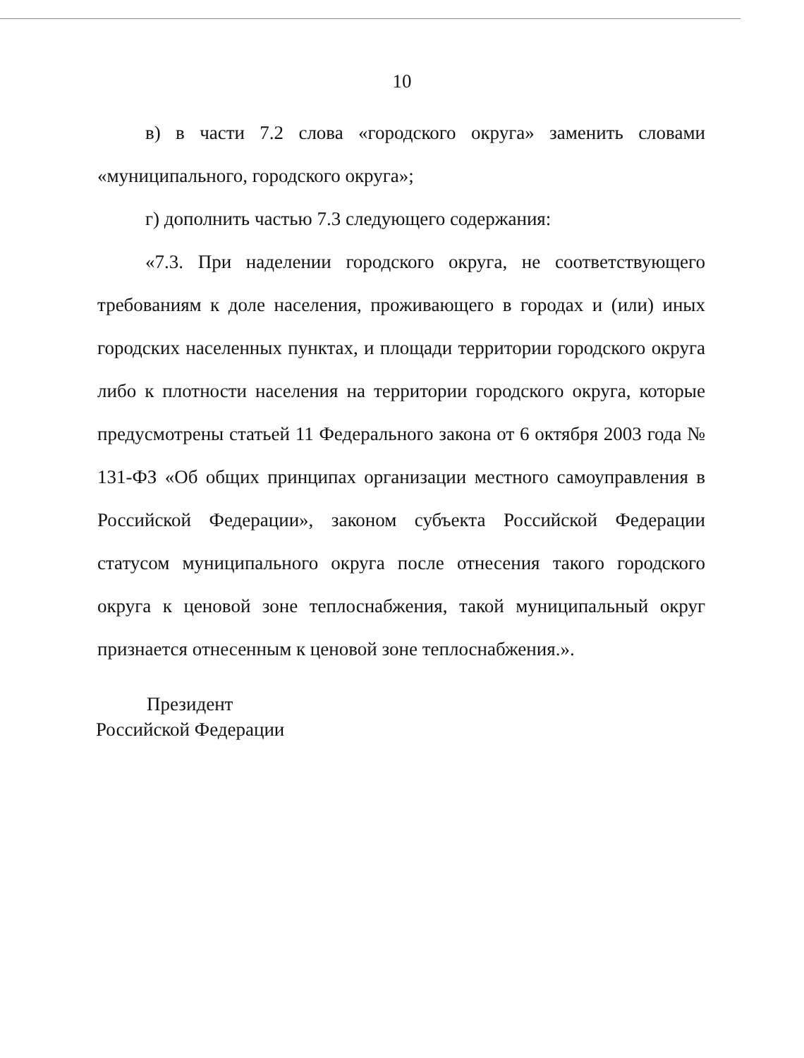10
в) в части 7.2 слова «городского округа» заменить словами «муниципального, городского округа»;
г) дополнить частью 7.3 следующего содержания:
«7.3. При наделении городского округа, не соответствующего требованиям к доле населения, проживающего в городах и (или) иных городских населенных пунктах, и площади территории городского округа либо к плотности населения на территории городского округа, которые предусмотрены статьей 11 Федерального закона от 6 октября 2003 года № 131-ФЗ «Об общих принципах организации местного самоуправления в Российской Федерации», законом субъекта Российской Федерации статусом муниципального округа после отнесения такого городского округа к ценовой зоне теплоснабжения, такой муниципальный округ признается отнесенным к ценовой зоне теплоснабжения.».
Президент
Российской Федерации